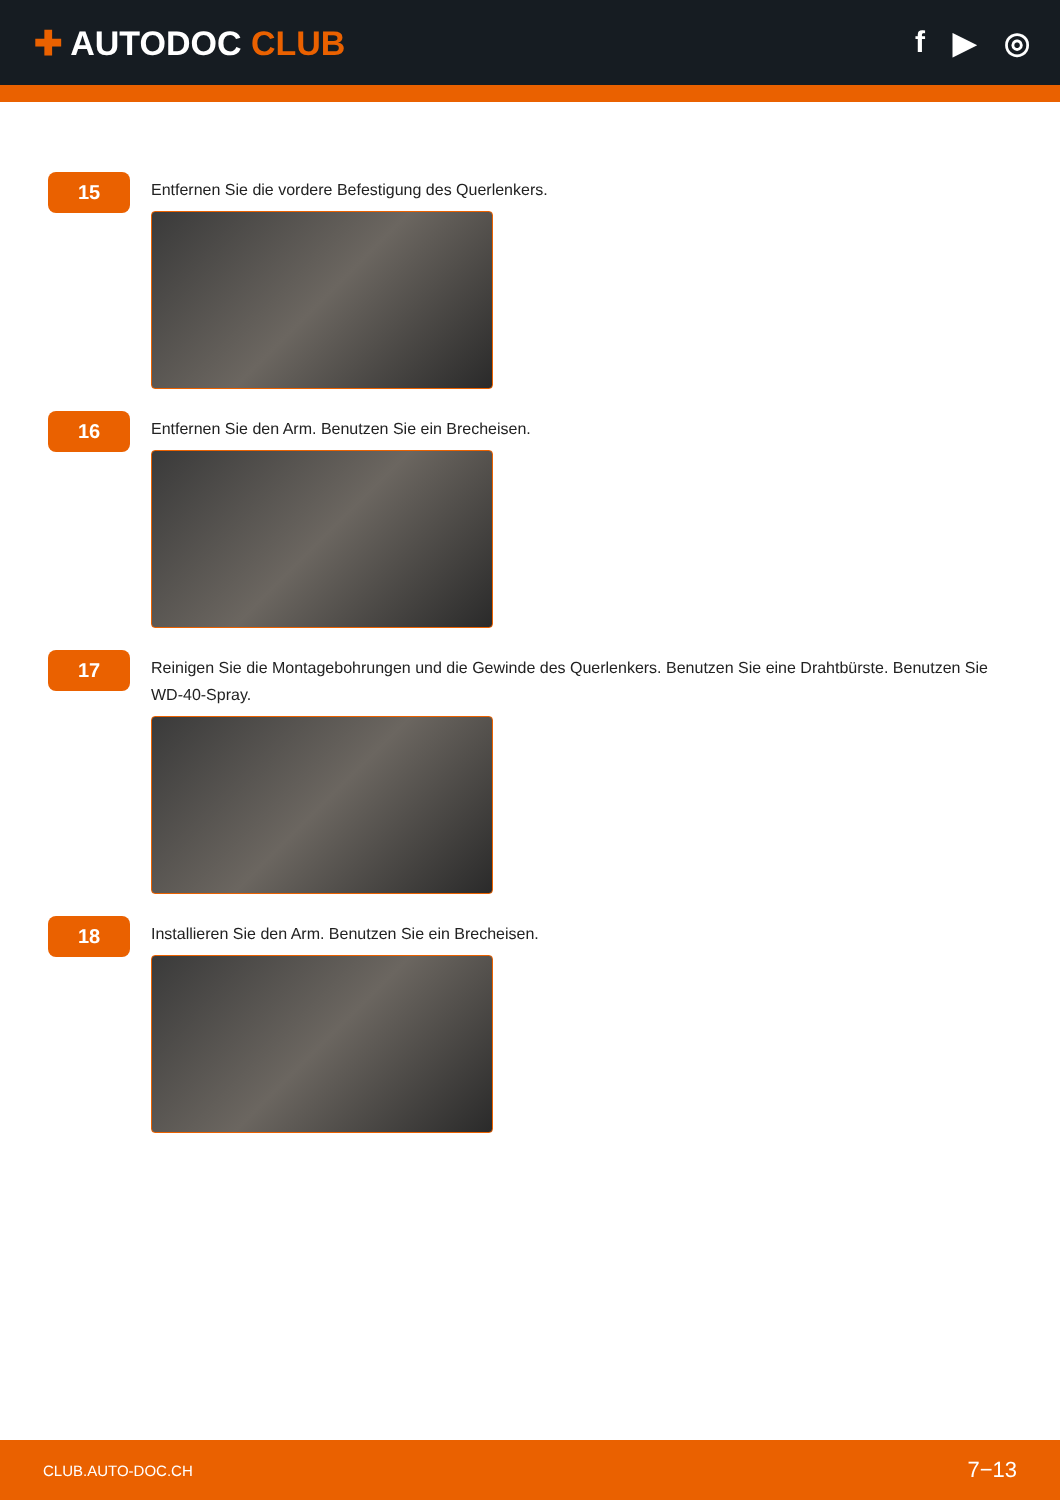✚ AUTODOC CLUB f ▶ ◎
15
Entfernen Sie die vordere Befestigung des Querlenkers.
16
Entfernen Sie den Arm. Benutzen Sie ein Brecheisen.
17
Reinigen Sie die Montagebohrungen und die Gewinde des Querlenkers. Benutzen Sie eine Drahtbürste. Benutzen Sie WD-40-Spray.
18
Installieren Sie den Arm. Benutzen Sie ein Brecheisen.
CLUB.AUTO-DOC.CH 7−13